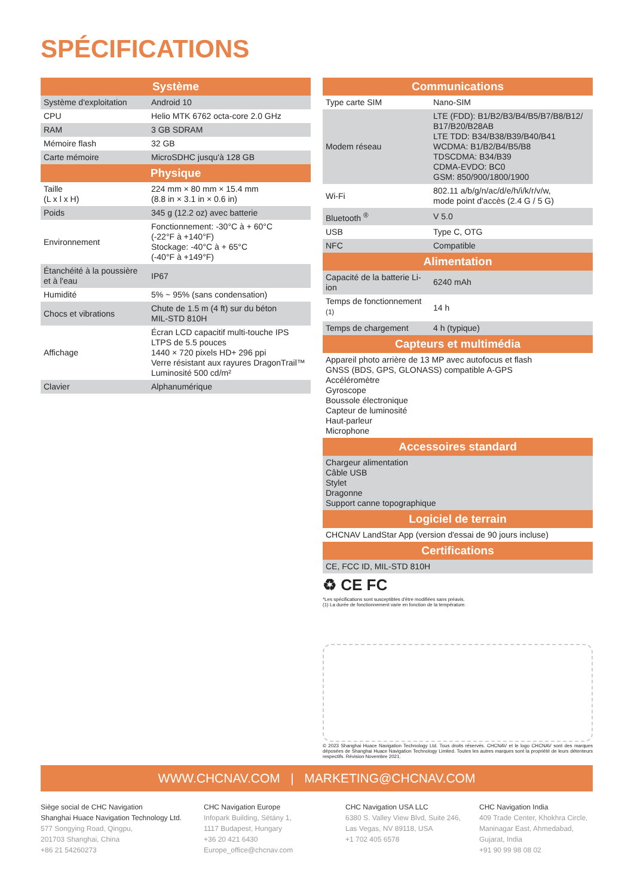SPÉCIFICATIONS
| Système | |
| --- | --- |
| Système d'exploitation | Android 10 |
| CPU | Helio MTK 6762 octa-core 2.0 GHz |
| RAM | 3 GB SDRAM |
| Mémoire flash | 32 GB |
| Carte mémoire | MicroSDHC jusqu'à 128 GB |
| Physique | |
| Taille (L x l x H) | 224 mm × 80 mm × 15.4 mm (8.8 in × 3.1 in × 0.6 in) |
| Poids | 345 g (12.2 oz) avec batterie |
| Environnement | Fonctionnement: -30°C à + 60°C (-22°F à +140°F) Stockage: -40°C à + 65°C (-40°F à +149°F) |
| Étanchéité à la poussière et à l'eau | IP67 |
| Humidité | 5% ~ 95% (sans condensation) |
| Chocs et vibrations | Chute de 1.5 m (4 ft) sur du béton MIL-STD 810H |
| Affichage | Écran LCD capacitif multi-touche IPS LTPS de 5.5 pouces 1440 × 720 pixels HD+ 296 ppi Verre résistant aux rayures DragonTrail™ Luminosité 500 cd/m² |
| Clavier | Alphanumérique |
| Communications | |
| --- | --- |
| Type carte SIM | Nano-SIM |
| Modem réseau | LTE (FDD): B1/B2/B3/B4/B5/B7/B8/B12/ B17/B20/B28AB LTE TDD: B34/B38/B39/B40/B41 WCDMA: B1/B2/B4/B5/B8 TDSCDMA: B34/B39 CDMA-EVDO: BC0 GSM: 850/900/1800/1900 |
| Wi-Fi | 802.11 a/b/g/n/ac/d/e/h/i/k/r/v/w, mode point d'accès (2.4 G / 5 G) |
| Bluetooth <sup>®</sup> | V 5.0 |
| USB | Type C, OTG |
| NFC | Compatible |
| Alimentation | |
| Capacité de la batterie Li-ion | 6240 mAh |
| Temps de fonctionnement <sup>(1)</sup> | 14 h |
| Temps de chargement | 4 h (typique) |
| Capteurs et multimédia | |
| Appareil photo arrière de 13 MP avec autofocus et flash GNSS (BDS, GPS, GLONASS) compatible A-GPS Accéléromètre Gyroscope Boussole électronique Capteur de luminosité Haut-parleur Microphone | |
| Accessoires standard | |
| Chargeur alimentation Câble USB Stylet Dragonne Support canne topographique | |
| Logiciel de terrain | |
| CHCNAV LandStar App (version d'essai de 90 jours incluse) | |
| Certifications | |
| CE, FCC ID, MIL-STD 810H | |
♻ CE FC
*Les spécifications sont susceptibles d'être modifiées sans préavis.
(1) La durée de fonctionnement varie en fonction de la température.
© 2023 Shanghai Huace Navigation Technology Ltd. Tous droits réservés. CHCNAV et le logo CHCNAV sont des marques déposées de Shanghai Huace Navigation Technology Limited. Toutes les autres marques sont la propriété de leurs détenteurs respectifs. Révision Novembre 2021.
WWW.CHCNAV.COM | MARKETING@CHCNAV.COM
Siège social de CHC Navigation
Shanghai Huace Navigation Technology Ltd.
577 Songying Road, Qingpu,
201703 Shanghai, China
+86 21 54260273
CHC Navigation Europe
Infopark Building, Sétány 1,
1117 Budapest, Hungary
+36 20 421 6430
Europe_office@chcnav.com
CHC Navigation USA LLC
6380 S. Valley View Blvd, Suite 246,
Las Vegas, NV 89118, USA
+1 702 405 6578
CHC Navigation India
409 Trade Center, Khokhra Circle,
Maninagar East, Ahmedabad,
Gujarat, India
+91 90 99 98 08 02